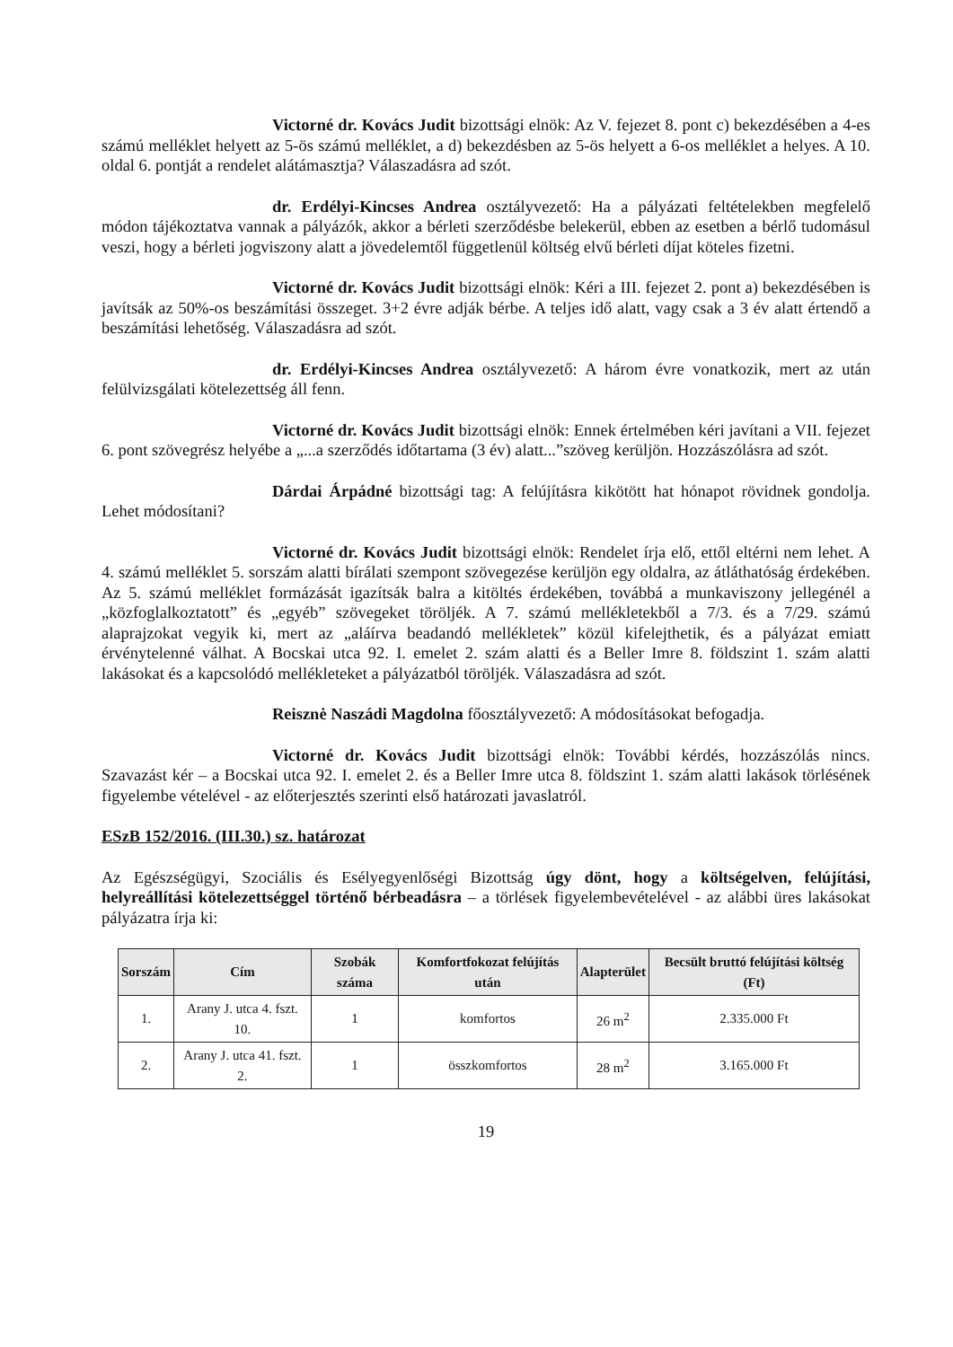Victorné dr. Kovács Judit bizottsági elnök: Az V. fejezet 8. pont c) bekezdésében a 4-es számú melléklet helyett az 5-ös számú melléklet, a d) bekezdésben az 5-ös helyett a 6-os melléklet a helyes. A 10. oldal 6. pontját a rendelet alátámasztja? Válaszadásra ad szót.
dr. Erdélyi-Kincses Andrea osztályvezető: Ha a pályázati feltételekben megfelelő módon tájékoztatva vannak a pályázók, akkor a bérleti szerződésbe belekerül, ebben az esetben a bérlő tudomásul veszi, hogy a bérleti jogviszony alatt a jövedelemtől függetlenül költség elvű bérleti díjat köteles fizetni.
Victorné dr. Kovács Judit bizottsági elnök: Kéri a III. fejezet 2. pont a) bekezdésében is javítsák az 50%-os beszámítási összeget. 3+2 évre adják bérbe. A teljes idő alatt, vagy csak a 3 év alatt értendő a beszámítási lehetőség. Válaszadásra ad szót.
dr. Erdélyi-Kincses Andrea osztályvezető: A három évre vonatkozik, mert az után felülvizsgálati kötelezettség áll fenn.
Victorné dr. Kovács Judit bizottsági elnök: Ennek értelmében kéri javítani a VII. fejezet 6. pont szövegrész helyébe a „...a szerződés időtartama (3 év) alatt...”szöveg kerüljön. Hozzászólásra ad szót.
Dárdai Árpádné bizottsági tag: A felújításra kikötött hat hónapot rövidnek gondolja. Lehet módosítani?
Victorné dr. Kovács Judit bizottsági elnök: Rendelet írja elő, ettől eltérni nem lehet. A 4. számú melléklet 5. sorszám alatti bírálati szempont szövegezése kerüljön egy oldalra, az átláthatóság érdekében. Az 5. számú melléklet formázását igazítsák balra a kitöltés érdekében, továbbá a munkaviszony jellegénél a „közfoglalkoztatott” és „egyéb” szövegeket töröljék. A 7. számú mellékletekből a 7/3. és a 7/29. számú alaprajzokat vegyik ki, mert az „aláírva beadandó mellékletek” közül kifelejthetik, és a pályázat emiatt érvénytelenné válhat. A Bocskai utca 92. I. emelet 2. szám alatti és a Beller Imre 8. földszint 1. szám alatti lakásokat és a kapcsolódó mellékleteket a pályázatból töröljék. Válaszadásra ad szót.
Reisznė Naszádi Magdolna főosztályvezető: A módosításokat befogadja.
Victorné dr. Kovács Judit bizottsági elnök: További kérdés, hozzászólás nincs. Szavazást kér – a Bocskai utca 92. I. emelet 2. és a Beller Imre utca 8. földszint 1. szám alatti lakások törlésének figyelembe vételével - az előterjesztés szerinti első határozati javaslatról.
ESzB 152/2016. (III.30.) sz. határozat
Az Egészségügyi, Szociális és Esélyegyenlőségi Bizottság úgy dönt, hogy a költségelven, felújítási, helyreállítási kötelezettséggel történő bérbeadásra – a törlések figyelembevételével - az alábbi üres lakásokat pályázatra írja ki:
| Sorszám | Cím | Szobák száma | Komfortfokozat felújítás után | Alapterület | Becsült bruttó felújítási költség (Ft) |
| --- | --- | --- | --- | --- | --- |
| 1. | Arany J. utca 4. fszt. 10. | 1 | komfortos | 26 m<sup>2</sup> | 2.335.000 Ft |
| 2. | Arany J. utca 41. fszt. 2. | 1 | összkomfortos | 28 m<sup>2</sup> | 3.165.000 Ft |
19